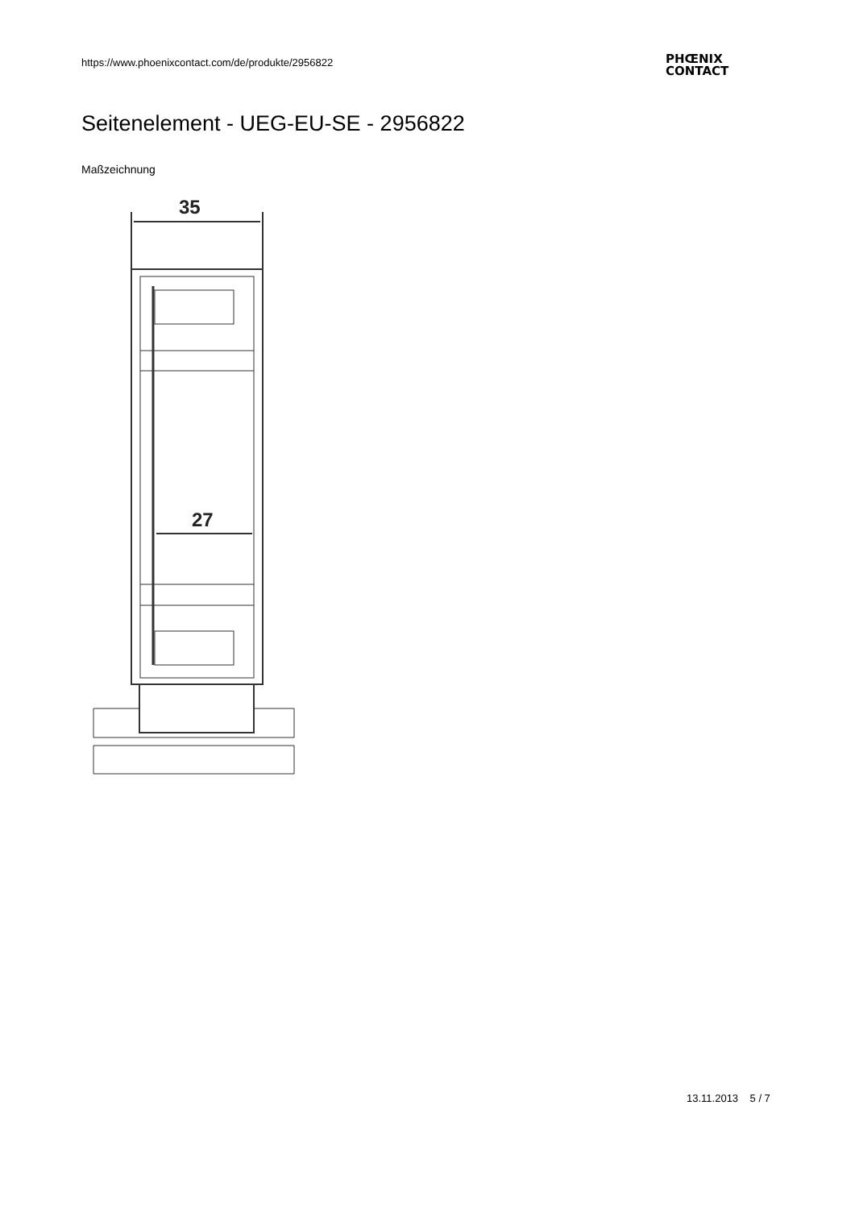https://www.phoenixcontact.com/de/produkte/2956822
PHŒNIX
CONTACT
Seitenelement - UEG-EU-SE - 2956822
Maßzeichnung
35
27
13.11.2013 5 / 7